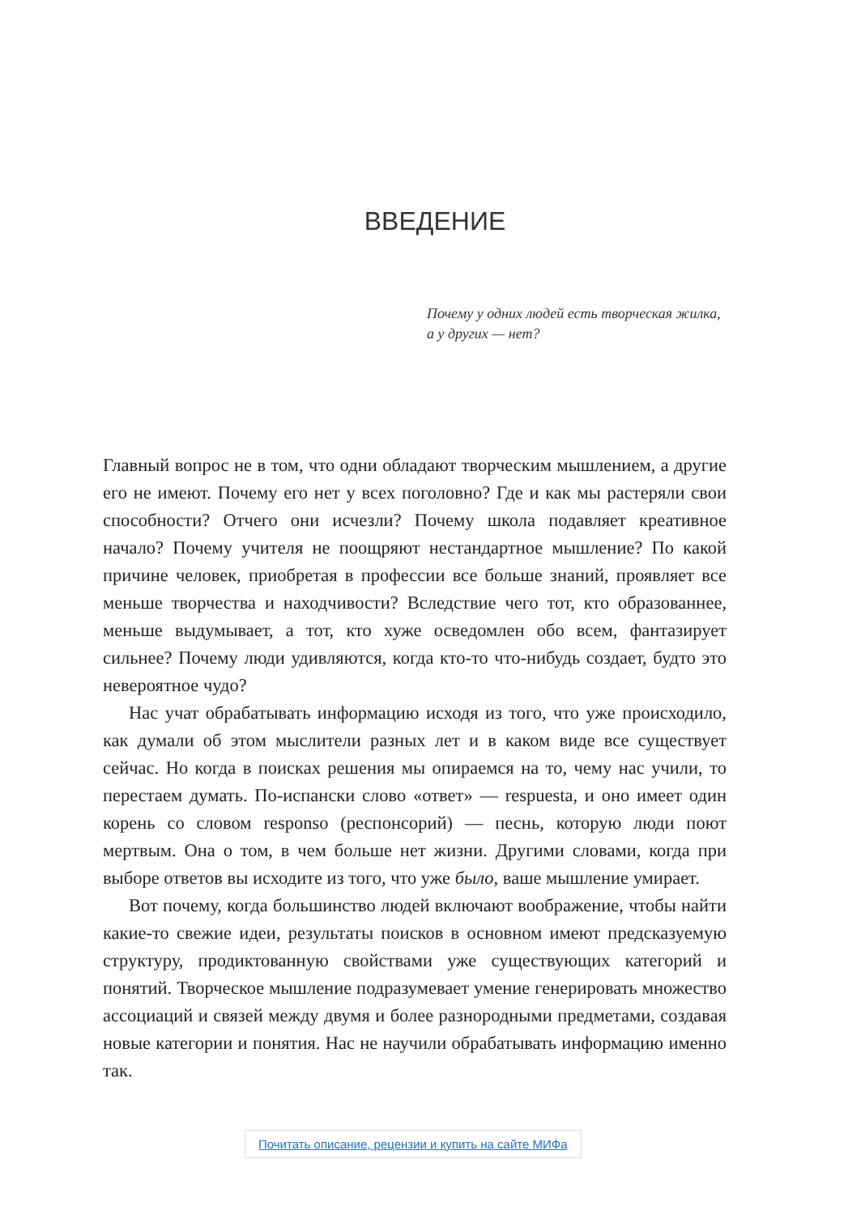ВВЕДЕНИЕ
Почему у одних людей есть творческая жилка,
а у других — нет?
Главный вопрос не в том, что одни обладают творческим мышлением, а другие его не имеют. Почему его нет у всех поголовно? Где и как мы растеряли свои способности? Отчего они исчезли? Почему школа подавляет креативное начало? Почему учителя не поощряют нестандартное мышление? По какой причине человек, приобретая в профессии все больше знаний, проявляет все меньше творчества и находчивости? Вследствие чего тот, кто образованнее, меньше выдумывает, а тот, кто хуже осведомлен обо всем, фантазирует сильнее? Почему люди удивляются, когда кто-то что-нибудь создает, будто это невероятное чудо?
Нас учат обрабатывать информацию исходя из того, что уже происходило, как думали об этом мыслители разных лет и в каком виде все существует сейчас. Но когда в поисках решения мы опираемся на то, чему нас учили, то перестаем думать. По-испански слово «ответ» — respuesta, и оно имеет один корень со словом responso (респонсорий) — песнь, которую люди поют мертвым. Она о том, в чем больше нет жизни. Другими словами, когда при выборе ответов вы исходите из того, что уже было, ваше мышление умирает.
Вот почему, когда большинство людей включают воображение, чтобы найти какие-то свежие идеи, результаты поисков в основном имеют предсказуемую структуру, продиктованную свойствами уже существующих категорий и понятий. Творческое мышление подразумевает умение генерировать множество ассоциаций и связей между двумя и более разнородными предметами, создавая новые категории и понятия. Нас не научили обрабатывать информацию именно так.
Почитать описание, рецензии и купить на сайте МИФа